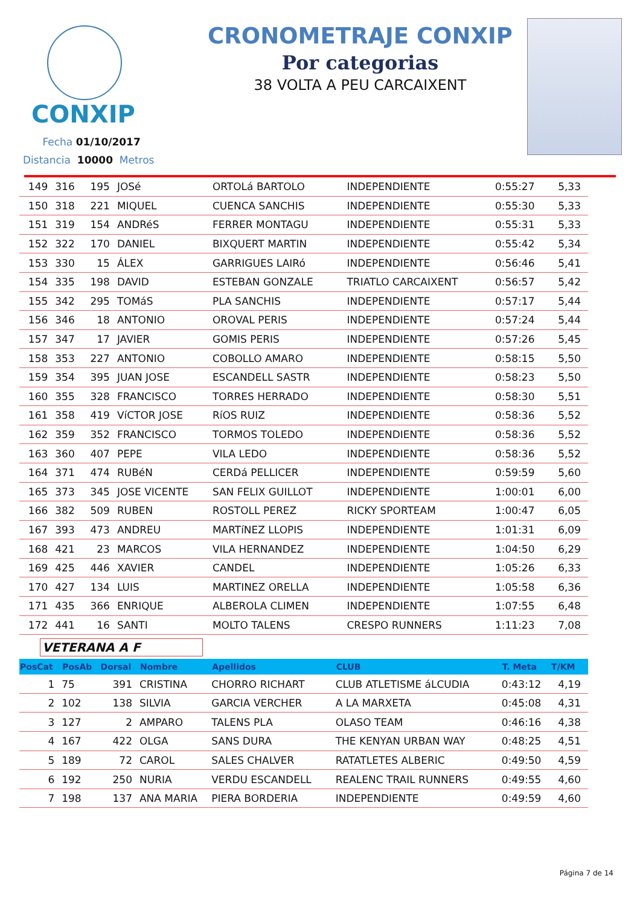CONXIP
CRONOMETRAJE CONXIP
Por categorias
38 VOLTA A PEU CARCAIXENT
Fecha 01/10/2017
Distancia 10000 Metros
| 149 | 316 | 195 | JOSé | ORTOLá BARTOLO | INDEPENDIENTE | 0:55:27 | 5,33 |
| 150 | 318 | 221 | MIQUEL | CUENCA SANCHIS | INDEPENDIENTE | 0:55:30 | 5,33 |
| 151 | 319 | 154 | ANDRéS | FERRER MONTAGU | INDEPENDIENTE | 0:55:31 | 5,33 |
| 152 | 322 | 170 | DANIEL | BIXQUERT MARTIN | INDEPENDIENTE | 0:55:42 | 5,34 |
| 153 | 330 | 15 | ÁLEX | GARRIGUES LAIRó | INDEPENDIENTE | 0:56:46 | 5,41 |
| 154 | 335 | 198 | DAVID | ESTEBAN GONZALE | TRIATLO CARCAIXENT | 0:56:57 | 5,42 |
| 155 | 342 | 295 | TOMáS | PLA SANCHIS | INDEPENDIENTE | 0:57:17 | 5,44 |
| 156 | 346 | 18 | ANTONIO | OROVAL PERIS | INDEPENDIENTE | 0:57:24 | 5,44 |
| 157 | 347 | 17 | JAVIER | GOMIS PERIS | INDEPENDIENTE | 0:57:26 | 5,45 |
| 158 | 353 | 227 | ANTONIO | COBOLLO AMARO | INDEPENDIENTE | 0:58:15 | 5,50 |
| 159 | 354 | 395 | JUAN JOSE | ESCANDELL SASTR | INDEPENDIENTE | 0:58:23 | 5,50 |
| 160 | 355 | 328 | FRANCISCO | TORRES HERRADO | INDEPENDIENTE | 0:58:30 | 5,51 |
| 161 | 358 | 419 | VíCTOR JOSE | RíOS RUIZ | INDEPENDIENTE | 0:58:36 | 5,52 |
| 162 | 359 | 352 | FRANCISCO | TORMOS TOLEDO | INDEPENDIENTE | 0:58:36 | 5,52 |
| 163 | 360 | 407 | PEPE | VILA LEDO | INDEPENDIENTE | 0:58:36 | 5,52 |
| 164 | 371 | 474 | RUBéN | CERDá PELLICER | INDEPENDIENTE | 0:59:59 | 5,60 |
| 165 | 373 | 345 | JOSE VICENTE | SAN FELIX GUILLOT | INDEPENDIENTE | 1:00:01 | 6,00 |
| 166 | 382 | 509 | RUBEN | ROSTOLL PEREZ | RICKY SPORTEAM | 1:00:47 | 6,05 |
| 167 | 393 | 473 | ANDREU | MARTíNEZ LLOPIS | INDEPENDIENTE | 1:01:31 | 6,09 |
| 168 | 421 | 23 | MARCOS | VILA HERNANDEZ | INDEPENDIENTE | 1:04:50 | 6,29 |
| 169 | 425 | 446 | XAVIER | CANDEL | INDEPENDIENTE | 1:05:26 | 6,33 |
| 170 | 427 | 134 | LUIS | MARTINEZ ORELLA | INDEPENDIENTE | 1:05:58 | 6,36 |
| 171 | 435 | 366 | ENRIQUE | ALBEROLA CLIMEN | INDEPENDIENTE | 1:07:55 | 6,48 |
| 172 | 441 | 16 | SANTI | MOLTO TALENS | CRESPO RUNNERS | 1:11:23 | 7,08 |
VETERANA A F
| PosCat | PosAb | Dorsal | Nombre | Apellidos | CLUB | T. Meta | T/KM |
| --- | --- | --- | --- | --- | --- | --- | --- |
| 1 | 75 | 391 | CRISTINA | CHORRO RICHART | CLUB ATLETISME áLCUDIA | 0:43:12 | 4,19 |
| 2 | 102 | 138 | SILVIA | GARCIA VERCHER | A LA MARXETA | 0:45:08 | 4,31 |
| 3 | 127 | 2 | AMPARO | TALENS PLA | OLASO TEAM | 0:46:16 | 4,38 |
| 4 | 167 | 422 | OLGA | SANS DURA | THE KENYAN URBAN WAY | 0:48:25 | 4,51 |
| 5 | 189 | 72 | CAROL | SALES CHALVER | RATATLETES ALBERIC | 0:49:50 | 4,59 |
| 6 | 192 | 250 | NURIA | VERDU ESCANDELL | REALENC TRAIL RUNNERS | 0:49:55 | 4,60 |
| 7 | 198 | 137 | ANA MARIA | PIERA BORDERIA | INDEPENDIENTE | 0:49:59 | 4,60 |
Página 7 de 14